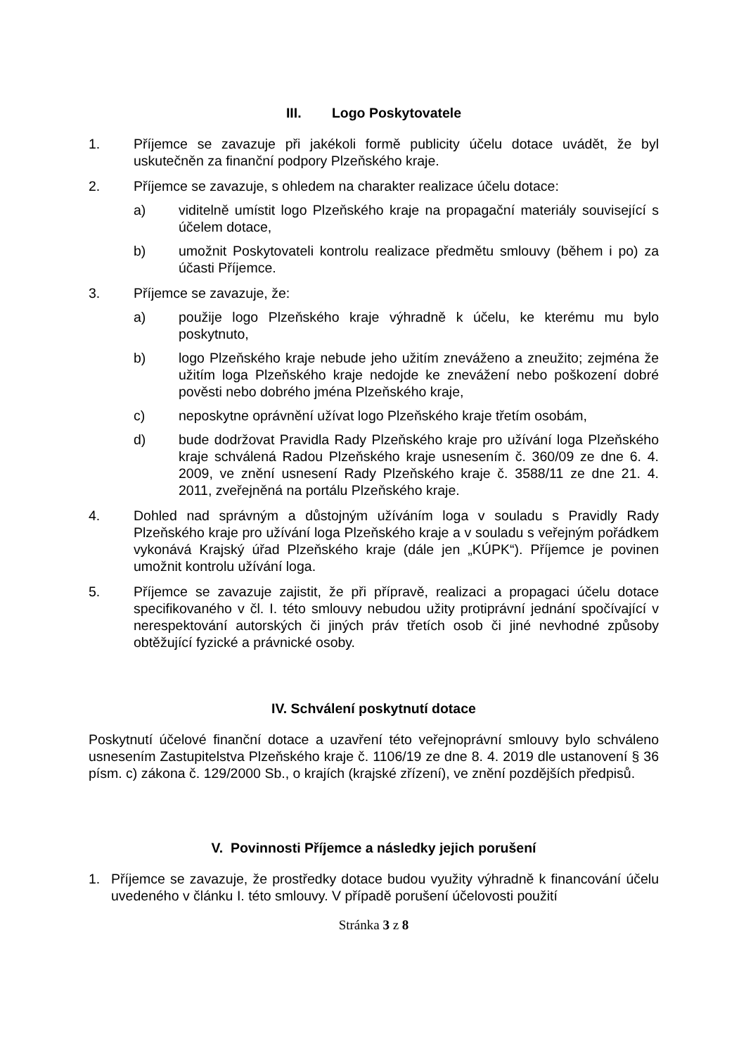III. Logo Poskytovatele
1. Příjemce se zavazuje při jakékoli formě publicity účelu dotace uvádět, že byl uskutečněn za finanční podpory Plzeňského kraje.
2. Příjemce se zavazuje, s ohledem na charakter realizace účelu dotace:
a) viditelně umístit logo Plzeňského kraje na propagační materiály související s účelem dotace,
b) umožnit Poskytovateli kontrolu realizace předmětu smlouvy (během i po) za účasti Příjemce.
3. Příjemce se zavazuje, že:
a) použije logo Plzeňského kraje výhradně k účelu, ke kterému mu bylo poskytnuto,
b) logo Plzeňského kraje nebude jeho užitím zneváženo a zneužito; zejména že užitím loga Plzeňského kraje nedojde ke znevážení nebo poškození dobré pověsti nebo dobrého jména Plzeňského kraje,
c) neposkytne oprávnění užívat logo Plzeňského kraje třetím osobám,
d) bude dodržovat Pravidla Rady Plzeňského kraje pro užívání loga Plzeňského kraje schválená Radou Plzeňského kraje usnesením č. 360/09 ze dne 6. 4. 2009, ve znění usnesení Rady Plzeňského kraje č. 3588/11 ze dne 21. 4. 2011, zveřejněná na portálu Plzeňského kraje.
4. Dohled nad správným a důstojným užíváním loga v souladu s Pravidly Rady Plzeňského kraje pro užívání loga Plzeňského kraje a v souladu s veřejným pořádkem vykonává Krajský úřad Plzeňského kraje (dále jen „KÚPK“). Příjemce je povinen umožnit kontrolu užívání loga.
5. Příjemce se zavazuje zajistit, že při přípravě, realizaci a propagaci účelu dotace specifikovaného v čl. I. této smlouvy nebudou užity protiprávní jednání spočívající v nerespektování autorských či jiných práv třetích osob či jiné nevhodné způsoby obtěžující fyzické a právnické osoby.
IV. Schválení poskytnutí dotace
Poskytnutí účelové finanční dotace a uzavření této veřejnoprávní smlouvy bylo schváleno usnesením Zastupitelstva Plzeňského kraje č. 1106/19 ze dne 8. 4. 2019 dle ustanovení § 36 písm. c) zákona č. 129/2000 Sb., o krajích (krajské zřízení), ve znění pozdějších předpisů.
V. Povinnosti Příjemce a následky jejich porušení
1. Příjemce se zavazuje, že prostředky dotace budou využity výhradně k financování účelu uvedeného v článku I. této smlouvy. V případě porušení účelovosti použití
Stránka 3 z 8